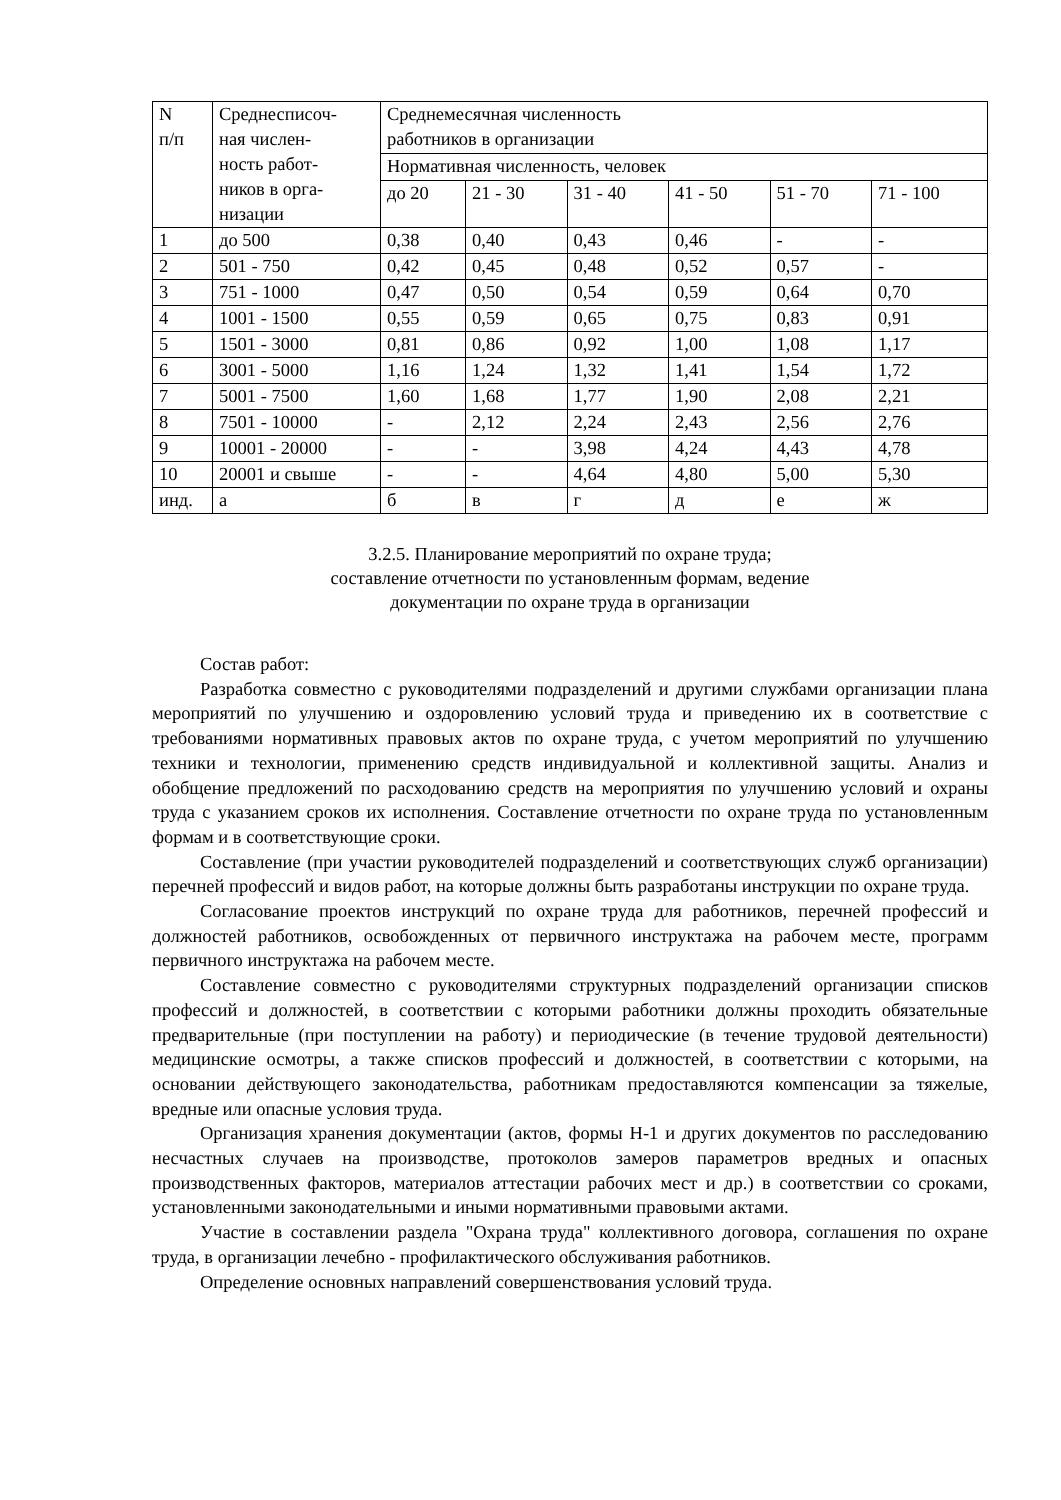| N п/п | Среднесписоч- ная числен- ность работ- ников в орга- низации | Среднемесячная численность работников в организации | | | | | |
| | | Нормативная численность, человек | | | | | |
| | | до 20 | 21 - 30 | 31 - 40 | 41 - 50 | 51 - 70 | 71 - 100 |
| 1 | до 500 | 0,38 | 0,40 | 0,43 | 0,46 | - | - |
| 2 | 501 - 750 | 0,42 | 0,45 | 0,48 | 0,52 | 0,57 | - |
| 3 | 751 - 1000 | 0,47 | 0,50 | 0,54 | 0,59 | 0,64 | 0,70 |
| 4 | 1001 - 1500 | 0,55 | 0,59 | 0,65 | 0,75 | 0,83 | 0,91 |
| 5 | 1501 - 3000 | 0,81 | 0,86 | 0,92 | 1,00 | 1,08 | 1,17 |
| 6 | 3001 - 5000 | 1,16 | 1,24 | 1,32 | 1,41 | 1,54 | 1,72 |
| 7 | 5001 - 7500 | 1,60 | 1,68 | 1,77 | 1,90 | 2,08 | 2,21 |
| 8 | 7501 - 10000 | - | 2,12 | 2,24 | 2,43 | 2,56 | 2,76 |
| 9 | 10001 - 20000 | - | - | 3,98 | 4,24 | 4,43 | 4,78 |
| 10 | 20001 и свыше | - | - | 4,64 | 4,80 | 5,00 | 5,30 |
| инд. | а | б | в | г | д | е | ж |
3.2.5. Планирование мероприятий по охране труда;
составление отчетности по установленным формам, ведение
документации по охране труда в организации
Состав работ:
Разработка совместно с руководителями подразделений и другими службами организации плана мероприятий по улучшению и оздоровлению условий труда и приведению их в соответствие с требованиями нормативных правовых актов по охране труда, с учетом мероприятий по улучшению техники и технологии, применению средств индивидуальной и коллективной защиты. Анализ и обобщение предложений по расходованию средств на мероприятия по улучшению условий и охраны труда с указанием сроков их исполнения. Составление отчетности по охране труда по установленным формам и в соответствующие сроки.
Составление (при участии руководителей подразделений и соответствующих служб организации) перечней профессий и видов работ, на которые должны быть разработаны инструкции по охране труда.
Согласование проектов инструкций по охране труда для работников, перечней профессий и должностей работников, освобожденных от первичного инструктажа на рабочем месте, программ первичного инструктажа на рабочем месте.
Составление совместно с руководителями структурных подразделений организации списков профессий и должностей, в соответствии с которыми работники должны проходить обязательные предварительные (при поступлении на работу) и периодические (в течение трудовой деятельности) медицинские осмотры, а также списков профессий и должностей, в соответствии с которыми, на основании действующего законодательства, работникам предоставляются компенсации за тяжелые, вредные или опасные условия труда.
Организация хранения документации (актов, формы Н-1 и других документов по расследованию несчастных случаев на производстве, протоколов замеров параметров вредных и опасных производственных факторов, материалов аттестации рабочих мест и др.) в соответствии со сроками, установленными законодательными и иными нормативными правовыми актами.
Участие в составлении раздела "Охрана труда" коллективного договора, соглашения по охране труда, в организации лечебно - профилактического обслуживания работников.
Определение основных направлений совершенствования условий труда.